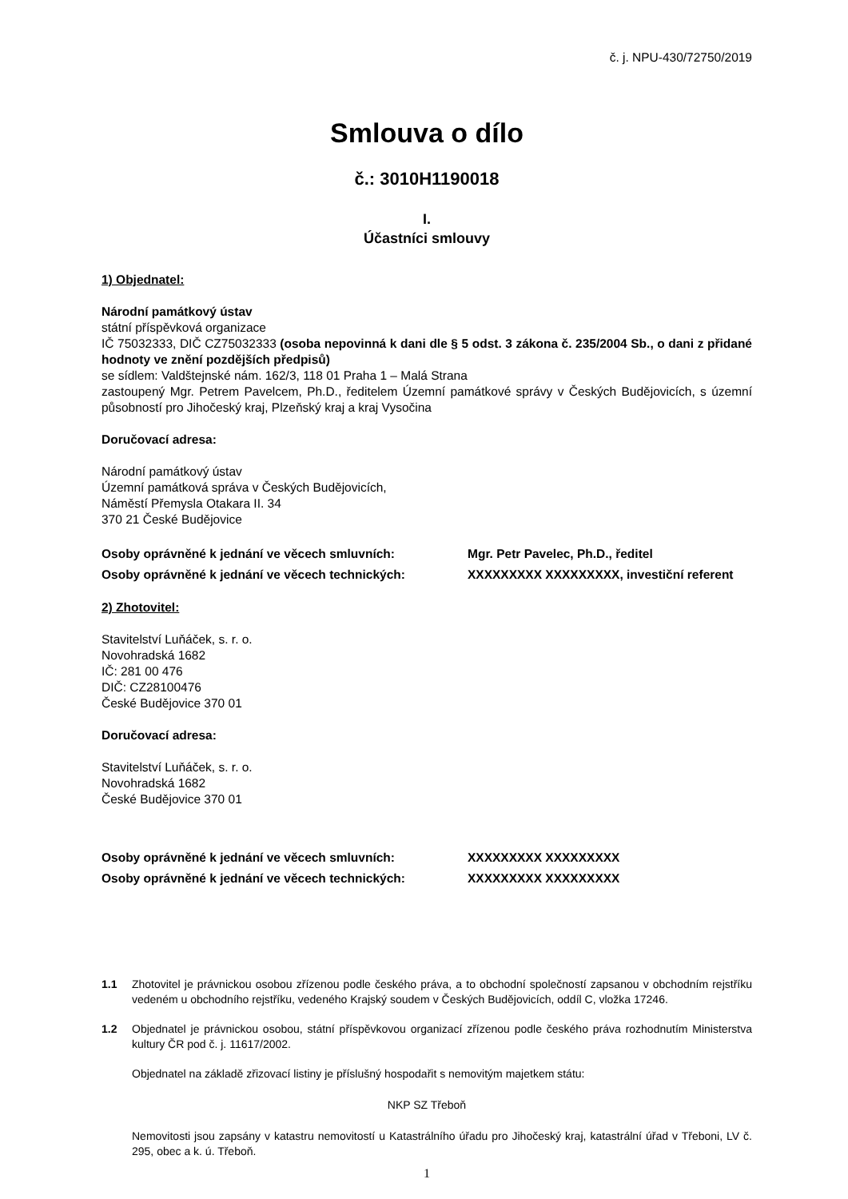č. j. NPU-430/72750/2019
Smlouva o dílo
č.: 3010H1190018
I.
Účastníci smlouvy
1) Objednatel:
Národní památkový ústav
státní příspěvková organizace
IČ 75032333, DIČ CZ75032333 (osoba nepovinná k dani dle § 5 odst. 3 zákona č. 235/2004 Sb., o dani z přidané hodnoty ve znění pozdějších předpisů)
se sídlem: Valdštejnské nám. 162/3, 118 01 Praha 1 – Malá Strana
zastoupený Mgr. Petrem Pavelcem, Ph.D., ředitelem Územní památkové správy v Českých Budějovicích, s územní působností pro Jihočeský kraj, Plzeňský kraj a kraj Vysočina
Doručovací adresa:
Národní památkový ústav
Územní památková správa v Českých Budějovicích,
Náměstí Přemysla Otakara II. 34
370 21 České Budějovice
Osoby oprávněné k jednání ve věcech smluvních: Mgr. Petr Pavelec, Ph.D., ředitel
Osoby oprávněné k jednání ve věcech technických: XXXXXXXXX XXXXXXXXX, investiční referent
2) Zhotovitel:
Stavitelství Luňáček, s. r. o.
Novohradská 1682
IČ: 281 00 476
DIČ: CZ28100476
České Budějovice 370 01
Doručovací adresa:
Stavitelství Luňáček, s. r. o.
Novohradská 1682
České Budějovice 370 01
Osoby oprávněné k jednání ve věcech smluvních: XXXXXXXXX XXXXXXXXX
Osoby oprávněné k jednání ve věcech technických: XXXXXXXXX XXXXXXXXX
1.1 Zhotovitel je právnickou osobou zřízenou podle českého práva, a to obchodní společností zapsanou v obchodním rejstříku vedeném u obchodního rejstříku, vedeného Krajský soudem v Českých Budějovicích, oddíl C, vložka 17246.
1.2 Objednatel je právnickou osobou, státní příspěvkovou organizací zřízenou podle českého práva rozhodnutím Ministerstva kultury ČR pod č. j. 11617/2002.
Objednatel na základě zřizovací listiny je příslušný hospodařit s nemovitým majetkem státu:
NKP SZ Třeboň
Nemovitosti jsou zapsány v katastru nemovitostí u Katastrálního úřadu pro Jihočeský kraj, katastrální úřad v Třeboni, LV č. 295, obec a k. ú. Třeboň.
1